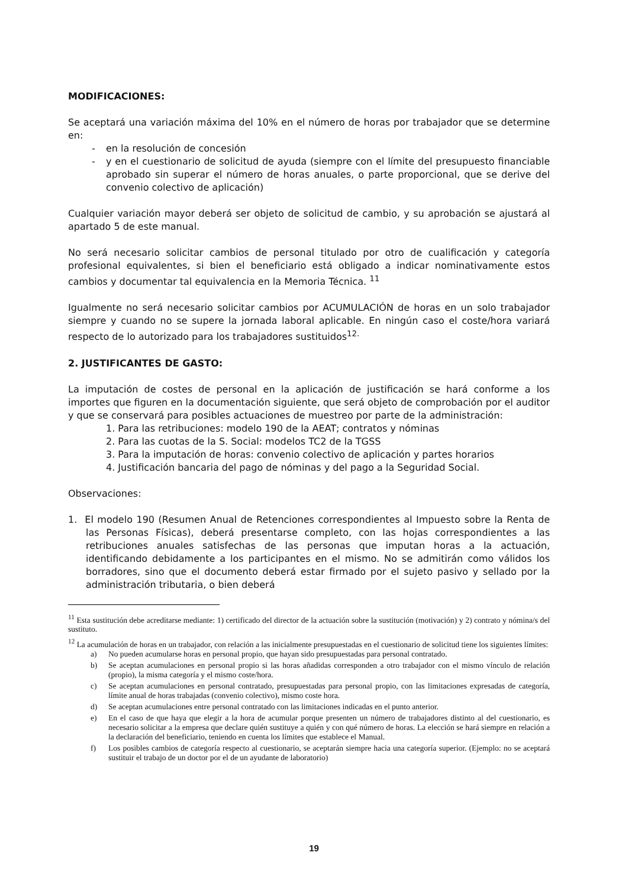MODIFICACIONES:
Se aceptará una variación máxima del 10% en el número de horas por trabajador que se determine en:
- en la resolución de concesión
- y en el cuestionario de solicitud de ayuda (siempre con el límite del presupuesto financiable aprobado sin superar el número de horas anuales, o parte proporcional, que se derive del convenio colectivo de aplicación)
Cualquier variación mayor deberá ser objeto de solicitud de cambio, y su aprobación se ajustará al apartado 5 de este manual.
No será necesario solicitar cambios de personal titulado por otro de cualificación y categoría profesional equivalentes, si bien el beneficiario está obligado a indicar nominativamente estos cambios y documentar tal equivalencia en la Memoria Técnica. <sup>11</sup>
Igualmente no será necesario solicitar cambios por ACUMULACIÓN de horas en un solo trabajador siempre y cuando no se supere la jornada laboral aplicable. En ningún caso el coste/hora variará respecto de lo autorizado para los trabajadores sustituidos<sup>12.</sup>
2. JUSTIFICANTES DE GASTO:
La imputación de costes de personal en la aplicación de justificación se hará conforme a los importes que figuren en la documentación siguiente, que será objeto de comprobación por el auditor y que se conservará para posibles actuaciones de muestreo por parte de la administración:
1. Para las retribuciones: modelo 190 de la AEAT; contratos y nóminas
2. Para las cuotas de la S. Social: modelos TC2 de la TGSS
3. Para la imputación de horas: convenio colectivo de aplicación y partes horarios
4. Justificación bancaria del pago de nóminas y del pago a la Seguridad Social.
Observaciones:
1. El modelo 190 (Resumen Anual de Retenciones correspondientes al Impuesto sobre la Renta de las Personas Físicas), deberá presentarse completo, con las hojas correspondientes a las retribuciones anuales satisfechas de las personas que imputan horas a la actuación, identificando debidamente a los participantes en el mismo. No se admitirán como válidos los borradores, sino que el documento deberá estar firmado por el sujeto pasivo y sellado por la administración tributaria, o bien deberá
<sup>11</sup> Esta sustitución debe acreditarse mediante: 1) certificado del director de la actuación sobre la sustitución (motivación) y 2) contrato y nómina/s del sustituto.
<sup>12</sup> La acumulación de horas en un trabajador, con relación a las inicialmente presupuestadas en el cuestionario de solicitud tiene los siguientes límites:
a) No pueden acumularse horas en personal propio, que hayan sido presupuestadas para personal contratado.
b) Se aceptan acumulaciones en personal propio si las horas añadidas corresponden a otro trabajador con el mismo vínculo de relación (propio), la misma categoría y el mismo coste/hora.
c) Se aceptan acumulaciones en personal contratado, presupuestadas para personal propio, con las limitaciones expresadas de categoría, límite anual de horas trabajadas (convenio colectivo), mismo coste hora.
d) Se aceptan acumulaciones entre personal contratado con las limitaciones indicadas en el punto anterior.
e) En el caso de que haya que elegir a la hora de acumular porque presenten un número de trabajadores distinto al del cuestionario, es necesario solicitar a la empresa que declare quién sustituye a quién y con qué número de horas. La elección se hará siempre en relación a la declaración del beneficiario, teniendo en cuenta los límites que establece el Manual.
f) Los posibles cambios de categoría respecto al cuestionario, se aceptarán siempre hacia una categoría superior. (Ejemplo: no se aceptará sustituir el trabajo de un doctor por el de un ayudante de laboratorio)
19